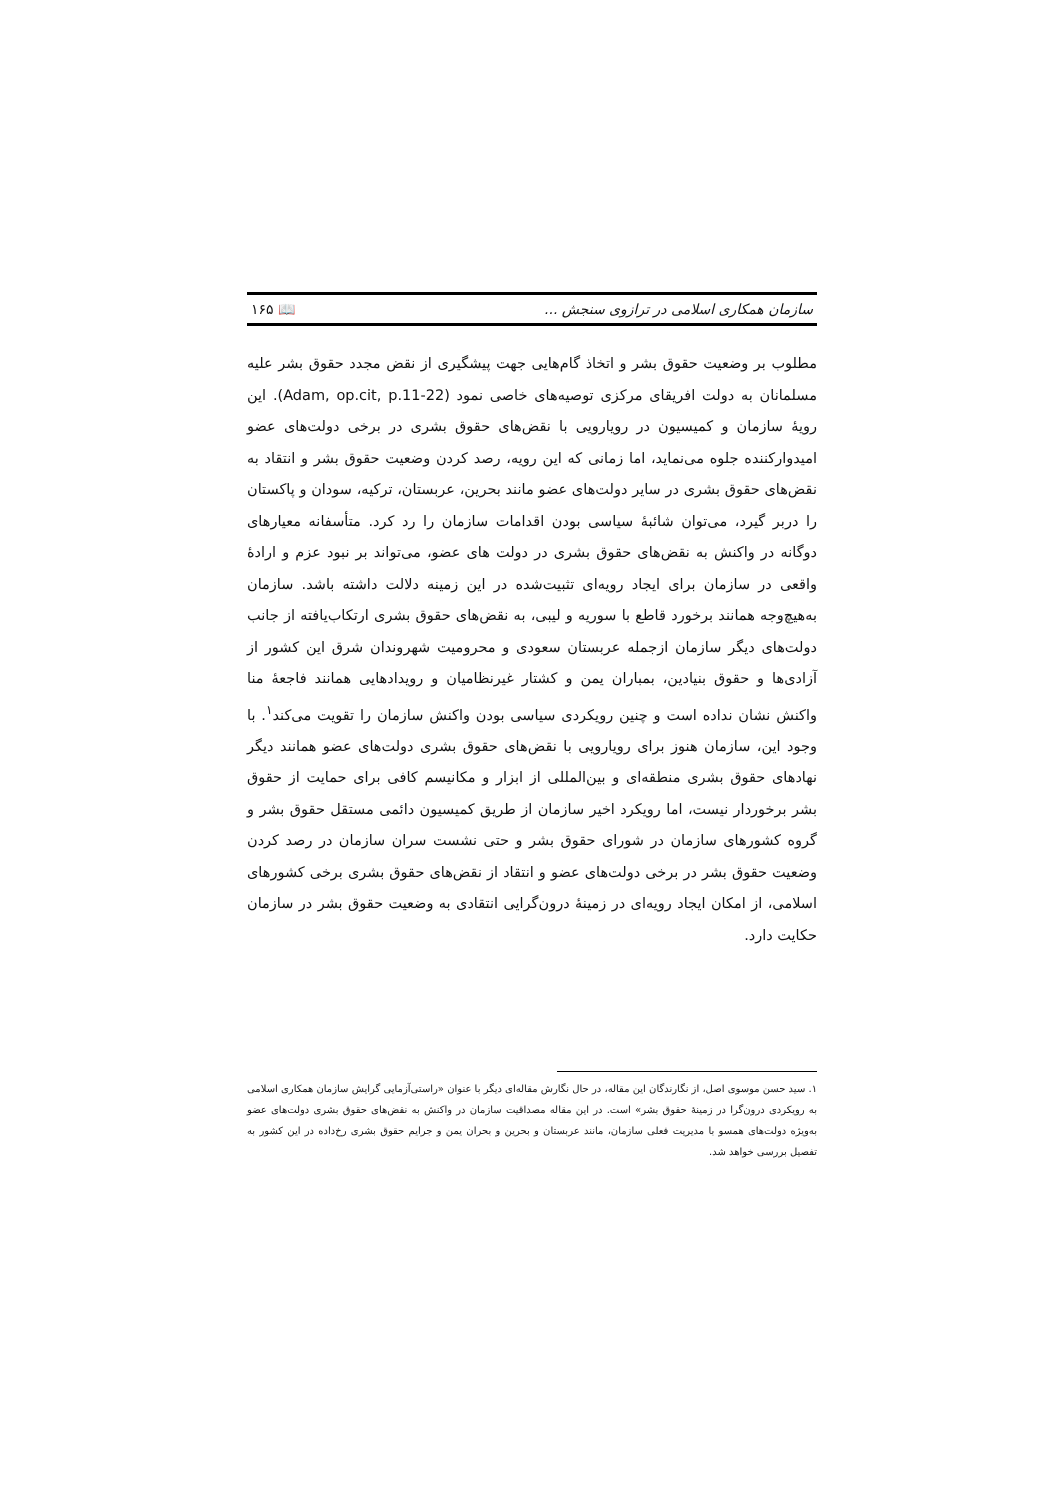سازمان همکاری اسلامی در ترازوی سنجش ... 📖 ۱۶۵
مطلوب بر وضعیت حقوق بشر و اتخاذ گام‌هایی جهت پیشگیری از نقض مجدد حقوق بشر علیه مسلمانان به دولت افریقای مرکزی توصیه‌های خاصی نمود (Adam, op.cit, p.11-22). این رویهٔ سازمان و کمیسیون در رویارویی با نقض‌های حقوق بشری در برخی دولت‌های عضو امیدوارکننده جلوه می‌نماید، اما زمانی که این رویه، رصد کردن وضعیت حقوق بشر و انتقاد به نقض‌های حقوق بشری در سایر دولت‌های عضو مانند بحرین، عربستان، ترکیه، سودان و پاکستان را دربر گیرد، می‌توان شائبهٔ سیاسی بودن اقدامات سازمان را رد کرد. متأسفانه معیارهای دوگانه در واکنش به نقض‌های حقوق بشری در دولت های عضو، می‌تواند بر نبود عزم و ارادهٔ واقعی در سازمان برای ایجاد رویه‌ای تثبیت‌شده در این زمینه دلالت داشته باشد. سازمان به‌هیچ‌وجه همانند برخورد قاطع با سوریه و لیبی، به نقض‌های حقوق بشری ارتکاب‌یافته از جانب دولت‌های دیگر سازمان ازجمله عربستان سعودی و محرومیت شهروندان شرق این کشور از آزادی‌ها و حقوق بنیادین، بمباران یمن و کشتار غیرنظامیان و رویدادهایی همانند فاجعهٔ منا واکنش نشان نداده است و چنین رویکردی سیاسی بودن واکنش سازمان را تقویت می‌کند<sup>۱</sup>. با وجود این، سازمان هنوز برای رویارویی با نقض‌های حقوق بشری دولت‌های عضو همانند دیگر نهادهای حقوق بشری منطقه‌ای و بین‌المللی از ابزار و مکانیسم کافی برای حمایت از حقوق بشر برخوردار نیست، اما رویکرد اخیر سازمان از طریق کمیسیون دائمی مستقل حقوق بشر و گروه کشورهای سازمان در شورای حقوق بشر و حتی نشست سران سازمان در رصد کردن وضعیت حقوق بشر در برخی دولت‌های عضو و انتقاد از نقض‌های حقوق بشری برخی کشورهای اسلامی، از امکان ایجاد رویه‌ای در زمینهٔ درون‌گرایی انتقادی به وضعیت حقوق بشر در سازمان حکایت دارد.
۱. سید حسن موسوی اصل، از نگارندگان این مقاله، در حال نگارش مقاله‌ای دیگر با عنوان «راستی‌آزمایی گرایش سازمان همکاری اسلامی به رویکردی درون‌گرا در زمینهٔ حقوق بشر» است. در این مقاله مصداقیت سازمان در واکنش به نقض‌های حقوق بشری دولت‌های عضو به‌ویژه دولت‌های همسو با مدیریت فعلی سازمان، مانند عربستان و بحرین و بحران یمن و جرایم حقوق بشری رخ‌داده در این کشور به تفصیل بررسی خواهد شد.